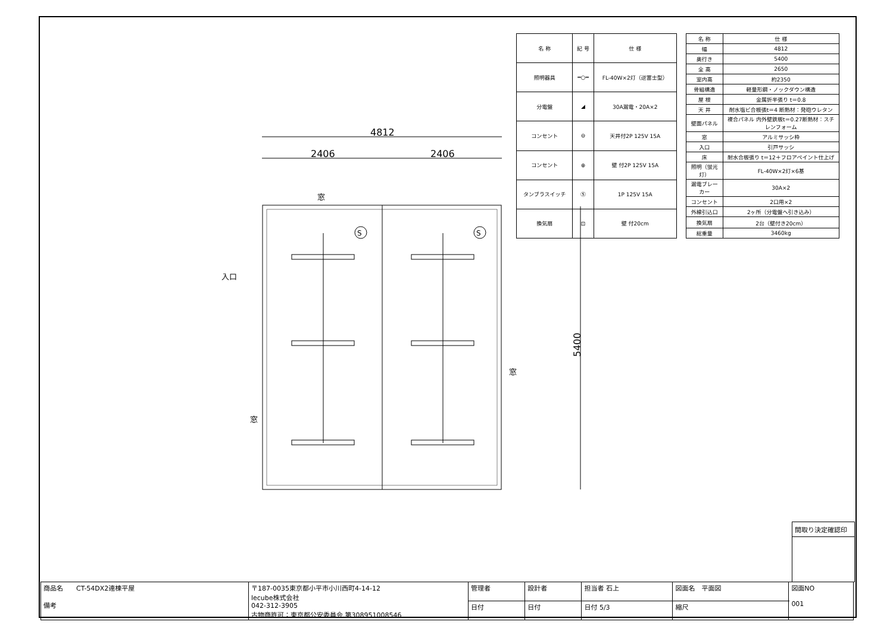| 名 称 | 記 号 | 仕 様 |
| --- | --- | --- |
| 照明器具 | ═○═ | FL-40W×2灯（逆富士型） |
| 分電盤 | ◢ | 30A漏電・20A×2 |
| コンセント | ⊖ | 天井付2P 125V 15A |
| コンセント | ⊕ | 壁 付2P 125V 15A |
| タンブラスイッチ | Ⓢ | 1P 125V 15A |
| 換気扇 | ⊡ | 壁 付20cm |
| 名 称 | 仕 様 |
| --- | --- |
| 幅 | 4812 |
| 奥行き | 5400 |
| 全 高 | 2650 |
| 室内高 | 約2350 |
| 骨組構造 | 軽量形鋼・ノックダウン構造 |
| 屋 根 | 金属折半張り t＝0.8 |
| 天 井 | 耐水塩ビ合板張t＝4 断熱材：発砲ウレタン |
| 壁面パネル | 複合パネル 内外壁鉄板t＝0.27断熱材：スチレンフォーム |
| 窓 | アルミサッシ枠 |
| 入口 | 引戸サッシ |
| 床 | 耐水合板張り t＝12＋フロアペイント仕上げ |
| 照明（蛍光灯） | FL-40W×2灯×6基 |
| 漏電ブレーカー | 30A×2 |
| コンセント | 2口用×2 |
| 外線引込口 | 2ヶ所（分電盤へ引き込み） |
| 換気扇 | 2台（壁付き20cm） |
| 総重量 | 3460kg |
4812
2406
2406
窓
5400
窓
窓
入口
S
S
間取り決定確認印
| 商品名 CT-54DX2連棟平屋 備考 | 〒187-0035東京都小平市小川西町4-14-12 lecube株式会社 042-312-3905 古物商許可：東京都公安委員会 第308951008546 | 管理者 | 設計者 | 担当者 石上 | 図面名 平面図 | 図面NO 001 |
| | | 日付 | 日付 | 日付 5/3 | 縮尺 | |